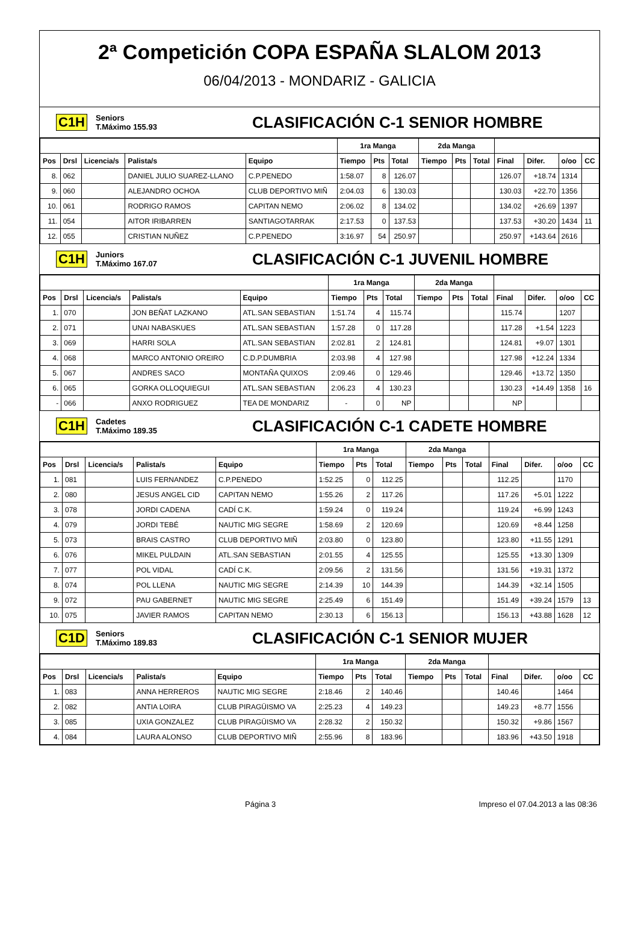2ª Competición COPA ESPAÑA SLALOM 2013
06/04/2013 - MONDARIZ - GALICIA
C1H Seniors
T.Máximo 155.93 CLASIFICACIÓN C-1 SENIOR HOMBRE
| | | | | | 1ra Manga | | | 2da Manga | | | | | | |
| --- | --- | --- | --- | --- | --- | --- | --- | --- | --- | --- | --- | --- | --- | --- |
| Pos | Drsl | Licencia/s | Palista/s | Equipo | Tiempo | Pts | Total | Tiempo | Pts | Total | Final | Difer. | o/oo | CC |
| 8. | 062 | | DANIEL JULIO SUAREZ-LLANO | C.P.PENEDO | 1:58.07 | 8 | 126.07 | | | | 126.07 | +18.74 | 1314 | |
| 9. | 060 | | ALEJANDRO OCHOA | CLUB DEPORTIVO MIÑ | 2:04.03 | 6 | 130.03 | | | | 130.03 | +22.70 | 1356 | |
| 10. | 061 | | RODRIGO RAMOS | CAPITAN NEMO | 2:06.02 | 8 | 134.02 | | | | 134.02 | +26.69 | 1397 | |
| 11. | 054 | | AITOR IRIBARREN | SANTIAGOTARRAK | 2:17.53 | 0 | 137.53 | | | | 137.53 | +30.20 | 1434 | 11 |
| 12. | 055 | | CRISTIAN NUÑEZ | C.P.PENEDO | 3:16.97 | 54 | 250.97 | | | | 250.97 | +143.64 | 2616 | |
C1H Juniors
T.Máximo 167.07 CLASIFICACIÓN C-1 JUVENIL HOMBRE
| | | | | | 1ra Manga | | | 2da Manga | | | | | | |
| --- | --- | --- | --- | --- | --- | --- | --- | --- | --- | --- | --- | --- | --- | --- |
| Pos | Drsl | Licencia/s | Palista/s | Equipo | Tiempo | Pts | Total | Tiempo | Pts | Total | Final | Difer. | o/oo | CC |
| 1. | 070 | | JON BEÑAT LAZKANO | ATL.SAN SEBASTIAN | 1:51.74 | 4 | 115.74 | | | | 115.74 | | 1207 | |
| 2. | 071 | | UNAI NABASKUES | ATL.SAN SEBASTIAN | 1:57.28 | 0 | 117.28 | | | | 117.28 | +1.54 | 1223 | |
| 3. | 069 | | HARRI SOLA | ATL.SAN SEBASTIAN | 2:02.81 | 2 | 124.81 | | | | 124.81 | +9.07 | 1301 | |
| 4. | 068 | | MARCO ANTONIO OREIRO | C.D.P.DUMBRIA | 2:03.98 | 4 | 127.98 | | | | 127.98 | +12.24 | 1334 | |
| 5. | 067 | | ANDRES SACO | MONTAÑA QUIXOS | 2:09.46 | 0 | 129.46 | | | | 129.46 | +13.72 | 1350 | |
| 6. | 065 | | GORKA OLLOQUIEGUI | ATL.SAN SEBASTIAN | 2:06.23 | 4 | 130.23 | | | | 130.23 | +14.49 | 1358 | 16 |
| - | 066 | | ANXO RODRIGUEZ | TEA DE MONDARIZ | - | 0 | NP | | | | NP | | | |
C1H Cadetes
T.Máximo 189.35 CLASIFICACIÓN C-1 CADETE HOMBRE
| | | | | | 1ra Manga | | | 2da Manga | | | | | | |
| --- | --- | --- | --- | --- | --- | --- | --- | --- | --- | --- | --- | --- | --- | --- |
| Pos | Drsl | Licencia/s | Palista/s | Equipo | Tiempo | Pts | Total | Tiempo | Pts | Total | Final | Difer. | o/oo | CC |
| 1. | 081 | | LUIS FERNANDEZ | C.P.PENEDO | 1:52.25 | 0 | 112.25 | | | | 112.25 | | 1170 | |
| 2. | 080 | | JESUS ANGEL CID | CAPITAN NEMO | 1:55.26 | 2 | 117.26 | | | | 117.26 | +5.01 | 1222 | |
| 3. | 078 | | JORDI CADENA | CADÍ C.K. | 1:59.24 | 0 | 119.24 | | | | 119.24 | +6.99 | 1243 | |
| 4. | 079 | | JORDI TEBÉ | NAUTIC MIG SEGRE | 1:58.69 | 2 | 120.69 | | | | 120.69 | +8.44 | 1258 | |
| 5. | 073 | | BRAIS CASTRO | CLUB DEPORTIVO MIÑ | 2:03.80 | 0 | 123.80 | | | | 123.80 | +11.55 | 1291 | |
| 6. | 076 | | MIKEL PULDAIN | ATL.SAN SEBASTIAN | 2:01.55 | 4 | 125.55 | | | | 125.55 | +13.30 | 1309 | |
| 7. | 077 | | POL VIDAL | CADÍ C.K. | 2:09.56 | 2 | 131.56 | | | | 131.56 | +19.31 | 1372 | |
| 8. | 074 | | POL LLENA | NAUTIC MIG SEGRE | 2:14.39 | 10 | 144.39 | | | | 144.39 | +32.14 | 1505 | |
| 9. | 072 | | PAU GABERNET | NAUTIC MIG SEGRE | 2:25.49 | 6 | 151.49 | | | | 151.49 | +39.24 | 1579 | 13 |
| 10. | 075 | | JAVIER RAMOS | CAPITAN NEMO | 2:30.13 | 6 | 156.13 | | | | 156.13 | +43.88 | 1628 | 12 |
C1D Seniors
T.Máximo 189.83 CLASIFICACIÓN C-1 SENIOR MUJER
| | | | | | 1ra Manga | | | 2da Manga | | | | | | |
| --- | --- | --- | --- | --- | --- | --- | --- | --- | --- | --- | --- | --- | --- | --- |
| Pos | Drsl | Licencia/s | Palista/s | Equipo | Tiempo | Pts | Total | Tiempo | Pts | Total | Final | Difer. | o/oo | CC |
| 1. | 083 | | ANNA HERREROS | NAUTIC MIG SEGRE | 2:18.46 | 2 | 140.46 | | | | 140.46 | | 1464 | |
| 2. | 082 | | ANTIA LOIRA | CLUB PIRAGÜISMO VA | 2:25.23 | 4 | 149.23 | | | | 149.23 | +8.77 | 1556 | |
| 3. | 085 | | UXIA GONZALEZ | CLUB PIRAGÜISMO VA | 2:28.32 | 2 | 150.32 | | | | 150.32 | +9.86 | 1567 | |
| 4. | 084 | | LAURA ALONSO | CLUB DEPORTIVO MIÑ | 2:55.96 | 8 | 183.96 | | | | 183.96 | +43.50 | 1918 | |
Página 3 Impreso el 07.04.2013 a las 08:36